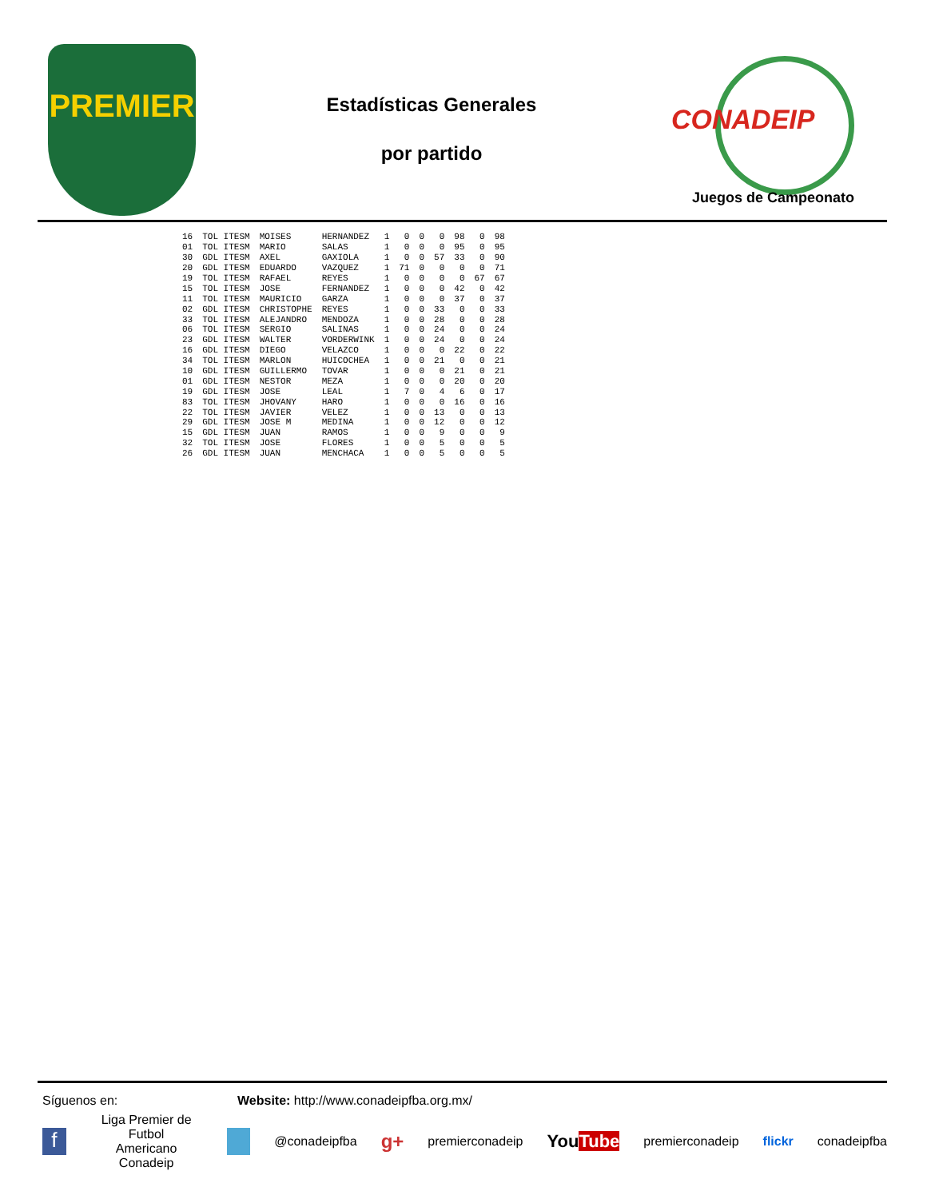PREMIER
Estadísticas Generales
por partido
CONADEIP
Juegos de Campeonato
| 16 | TOL ITESM | MOISES | HERNANDEZ | 1 | 0 | 0 | 0 | 98 | 0 | 98 |
| 01 | TOL ITESM | MARIO | SALAS | 1 | 0 | 0 | 0 | 95 | 0 | 95 |
| 30 | GDL ITESM | AXEL | GAXIOLA | 1 | 0 | 0 | 57 | 33 | 0 | 90 |
| 20 | GDL ITESM | EDUARDO | VAZQUEZ | 1 | 71 | 0 | 0 | 0 | 0 | 71 |
| 19 | TOL ITESM | RAFAEL | REYES | 1 | 0 | 0 | 0 | 0 | 67 | 67 |
| 15 | TOL ITESM | JOSE | FERNANDEZ | 1 | 0 | 0 | 0 | 42 | 0 | 42 |
| 11 | TOL ITESM | MAURICIO | GARZA | 1 | 0 | 0 | 0 | 37 | 0 | 37 |
| 02 | GDL ITESM | CHRISTOPHE | REYES | 1 | 0 | 0 | 33 | 0 | 0 | 33 |
| 33 | TOL ITESM | ALEJANDRO | MENDOZA | 1 | 0 | 0 | 28 | 0 | 0 | 28 |
| 06 | TOL ITESM | SERGIO | SALINAS | 1 | 0 | 0 | 24 | 0 | 0 | 24 |
| 23 | GDL ITESM | WALTER | VORDERWINK | 1 | 0 | 0 | 24 | 0 | 0 | 24 |
| 16 | GDL ITESM | DIEGO | VELAZCO | 1 | 0 | 0 | 0 | 22 | 0 | 22 |
| 34 | TOL ITESM | MARLON | HUICOCHEA | 1 | 0 | 0 | 21 | 0 | 0 | 21 |
| 10 | GDL ITESM | GUILLERMO | TOVAR | 1 | 0 | 0 | 0 | 21 | 0 | 21 |
| 01 | GDL ITESM | NESTOR | MEZA | 1 | 0 | 0 | 0 | 20 | 0 | 20 |
| 19 | GDL ITESM | JOSE | LEAL | 1 | 7 | 0 | 4 | 6 | 0 | 17 |
| 83 | TOL ITESM | JHOVANY | HARO | 1 | 0 | 0 | 0 | 16 | 0 | 16 |
| 22 | TOL ITESM | JAVIER | VELEZ | 1 | 0 | 0 | 13 | 0 | 0 | 13 |
| 29 | GDL ITESM | JOSE M | MEDINA | 1 | 0 | 0 | 12 | 0 | 0 | 12 |
| 15 | GDL ITESM | JUAN | RAMOS | 1 | 0 | 0 | 9 | 0 | 0 | 9 |
| 32 | TOL ITESM | JOSE | FLORES | 1 | 0 | 0 | 5 | 0 | 0 | 5 |
| 26 | GDL ITESM | JUAN | MENCHACA | 1 | 0 | 0 | 5 | 0 | 0 | 5 |
Síguenos en: Website: http://www.conadeipfba.org.mx/
f Liga Premier de Futbol
Americano Conadeip @conadeipfba g+ premierconadeip YouTube premierconadeip flickr conadeipfba